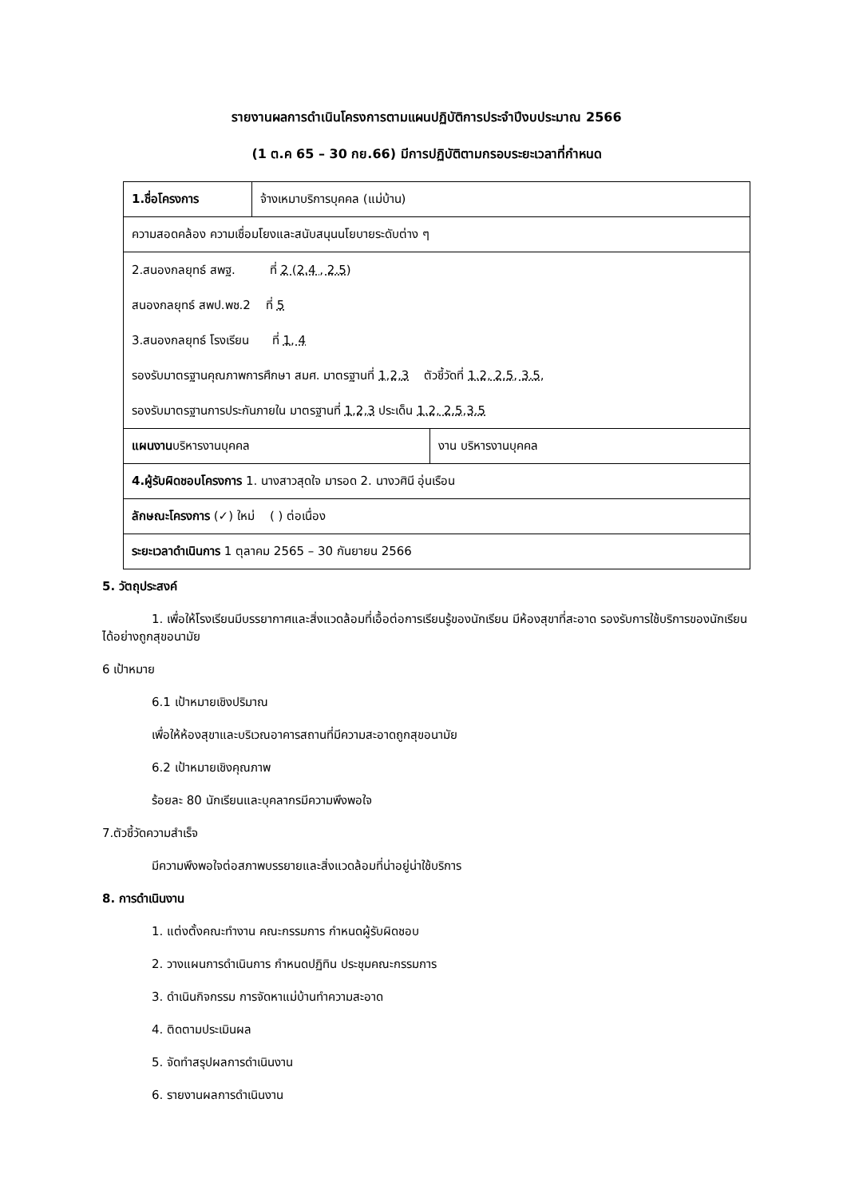รายงานผลการดำเนินโครงการตามแผนปฏิบัติการประจำปีงบประมาณ 2566
(1 ต.ค 65 – 30 กย.66) มีการปฏิบัติตามกรอบระยะเวลาที่กำหนด
| 1.ชื่อโครงการ | จ้างเหมาบริการบุคคล (แม่บ้าน) | |
| ความสอดคล้อง ความเชื่อมโยงและสนับสนุนนโยบายระดับต่าง ๆ | | |
| 2.สนองกลยุทธ์ สพฐ. ที่ 2 (2.4 , 2.5) สนองกลยุทธ์ สพป.พช.2 ที่ 5 3.สนองกลยุทธ์ โรงเรียน ที่ 1, 4 รองรับมาตรฐานคุณภาพการศึกษา สมศ. มาตรฐานที่ 1,2,3 ตัวชี้วัดที่ 1.2, 2.5, 3.5, รองรับมาตรฐานการประกันภายใน มาตรฐานที่ 1,2,3 ประเด็น 1.2, 2.5,3.5 | | |
| แผนงาน บริหารงานบุคคล | | งาน บริหารงานบุคคล |
| 4.ผู้รับผิดชอบโครงการ 1. นางสาวสุดใจ มารอด 2. นางวศินี อุ่นเรือน | | |
| ลักษณะโครงการ (✓) ใหม่ ( ) ต่อเนื่อง | | |
| ระยะเวลาดำเนินการ 1 ตุลาคม 2565 – 30 กันยายน 2566 | | |
5. วัตถุประสงค์
1. เพื่อให้โรงเรียนมีบรรยากาศและสิ่งแวดล้อมที่เอื้อต่อการเรียนรู้ของนักเรียน มีห้องสุขาที่สะอาด รองรับการใช้บริการของนักเรียนได้อย่างถูกสุขอนามัย
6 เป้าหมาย
6.1 เป้าหมายเชิงปริมาณ
เพื่อให้ห้องสุขาและบริเวณอาคารสถานที่มีความสะอาดถูกสุขอนามัย
6.2 เป้าหมายเชิงคุณภาพ
ร้อยละ 80 นักเรียนและบุคลากรมีความพึงพอใจ
7.ตัวชี้วัดความสำเร็จ
มีความพึงพอใจต่อสภาพบรรยายและสิ่งแวดล้อมที่น่าอยู่น่าใช้บริการ
8. การดำเนินงาน
1. แต่งตั้งคณะทำงาน คณะกรรมการ กำหนดผู้รับผิดชอบ
2. วางแผนการดำเนินการ กำหนดปฏิทิน ประชุมคณะกรรมการ
3. ดำเนินกิจกรรม การจัดหาแม่บ้านทำความสะอาด
4. ติดตามประเมินผล
5. จัดทำสรุปผลการดำเนินงาน
6. รายงานผลการดำเนินงาน